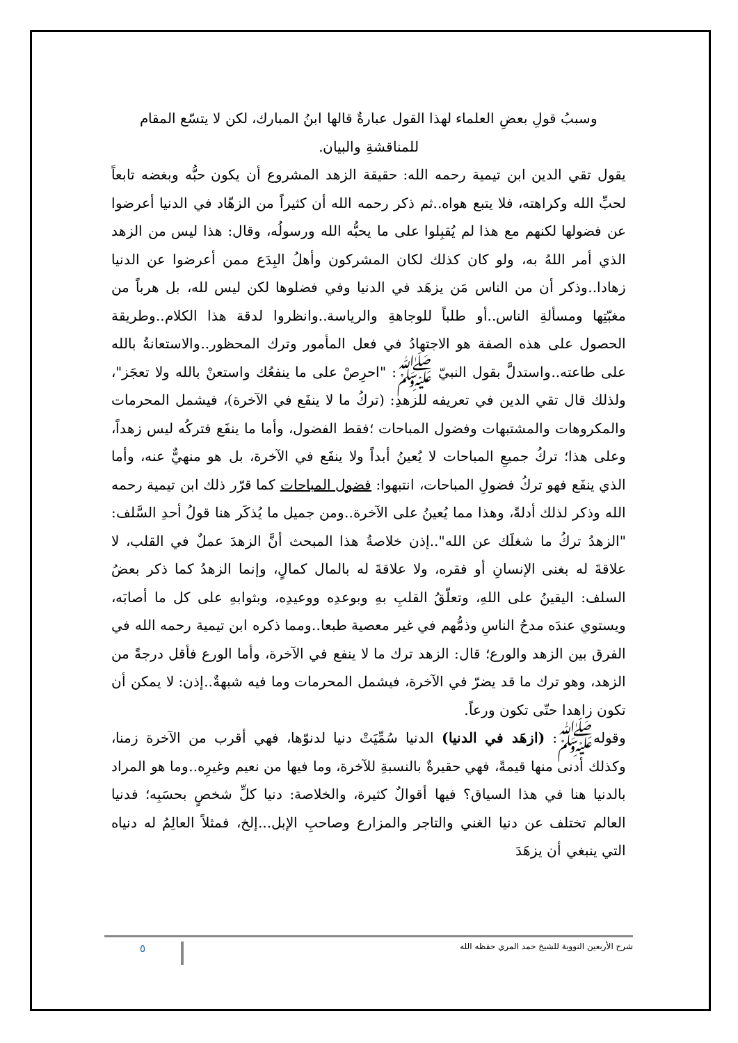وسببُ قولِ بعضِ العلماء لهذا القول عبارةٌ قالها ابنُ المبارك، لكن لا يتسّع المقام للمناقشةِ والبيان.
يقول تقي الدين ابن تيمية رحمه الله: حقيقة الزهد المشروع أن يكون حبُّه وبغضه تابعاً لحبِّ الله وكراهته، فلا يتبع هواه..ثم ذكر رحمه الله أن كثيراً من الزهّاد في الدنيا أعرضوا عن فضولها لكنهم مع هذا لم يُقبِلوا على ما يحبُّه الله ورسولُه، وقال: هذا ليس من الزهد الذي أمر اللهُ به، ولو كان كذلك لكان المشركون وأهلُ البِدَع ممن أعرضوا عن الدنيا زهادا..وذكر أن من الناس مَن يزهَد في الدنيا وفي فضلوها لكن ليس لله، بل هرباً من مغبّتِها ومسألةِ الناس..أو طلباً للوجاهةِ والرياسة..وانظروا لدقة هذا الكلام..وطريقة الحصول على هذه الصفة هو الاجتهادُ في فعل المأمور وترك المحظور..والاستعانةُ بالله على طاعته..واستدلَّ بقول النبيّ ﷺ: "احرِصْ على ما ينفعُك واستعنْ بالله ولا تعجَز"، ولذلك قال تقي الدين في تعريفه للزهدِ: (تركُ ما لا ينفَع في الآخرة)، فيشمل المحرمات والمكروهات والمشتبهات وفضول المباحات ؛فقط الفضول، وأما ما ينفَع فتركُه ليس زهداً، وعلى هذا؛ تركُ جميعِ المباحات لا يُعينُ أبداً ولا ينفَع في الآخرة، بل هو منهيٌّ عنه، وأما الذي ينفَع فهو تركُ فضولِ المباحات، انتبهوا: فضول المباحات كما قرّر ذلك ابن تيمية رحمه الله وذكر لذلك أدلةً، وهذا مما يُعينُ على الآخرة..ومن جميل ما يُذكَر هنا قولُ أحدِ السَّلف: "الزهدُ تركُ ما شغلَك عن الله"..إذن خلاصةُ هذا المبحث أنَّ الزهدَ عملٌ في القلب، لا علاقةَ له بغنى الإنسانِ أو فقره، ولا علاقةَ له بالمال كمالٍ، وإنما الزهدُ كما ذكر بعضُ السلف: اليقينُ على اللهِ، وتعلّقُ القلبِ بهِ وبوعدِه ووعيدِه، وبثوابهِ على كل ما أصابَه، ويستوي عندَه مدحُ الناسِ وذمُّهم في غير معصية طبعا..ومما ذكره ابن تيمية رحمه الله في الفرق بين الزهد والورع؛ قال: الزهد ترك ما لا ينفع في الآخرة، وأما الورع فأقل درجةً من الزهد، وهو ترك ما قد يضرّ في الآخرة، فيشمل المحرمات وما فيه شبهةٌ..إذن: لا يمكن أن تكون زاهدا حتّى تكون ورعاً.
وقولهﷺ: (ازهَد في الدنيا) الدنيا سُمِّيَتْ دنيا لدنوّها، فهي أقرب من الآخرة زمنا، وكذلك أدنى منها قيمةً، فهي حقيرةٌ بالنسبةِ للآخرة، وما فيها من نعيم وغيرِه..وما هو المراد بالدنيا هنا في هذا السياق؟ فيها أقوالٌ كثيرة، والخلاصة: دنيا كلِّ شخصٍ بحسَبِه؛ فدنيا العالم تختلف عن دنيا الغني والتاجر والمزارع وصاحبِ الإبل...إلخ، فمثلاً العالِمُ له دنياه التي ينبغي أن يزهَدَ
شرح الأربعين النووية للشيخ حمد المري حفظه الله ٥